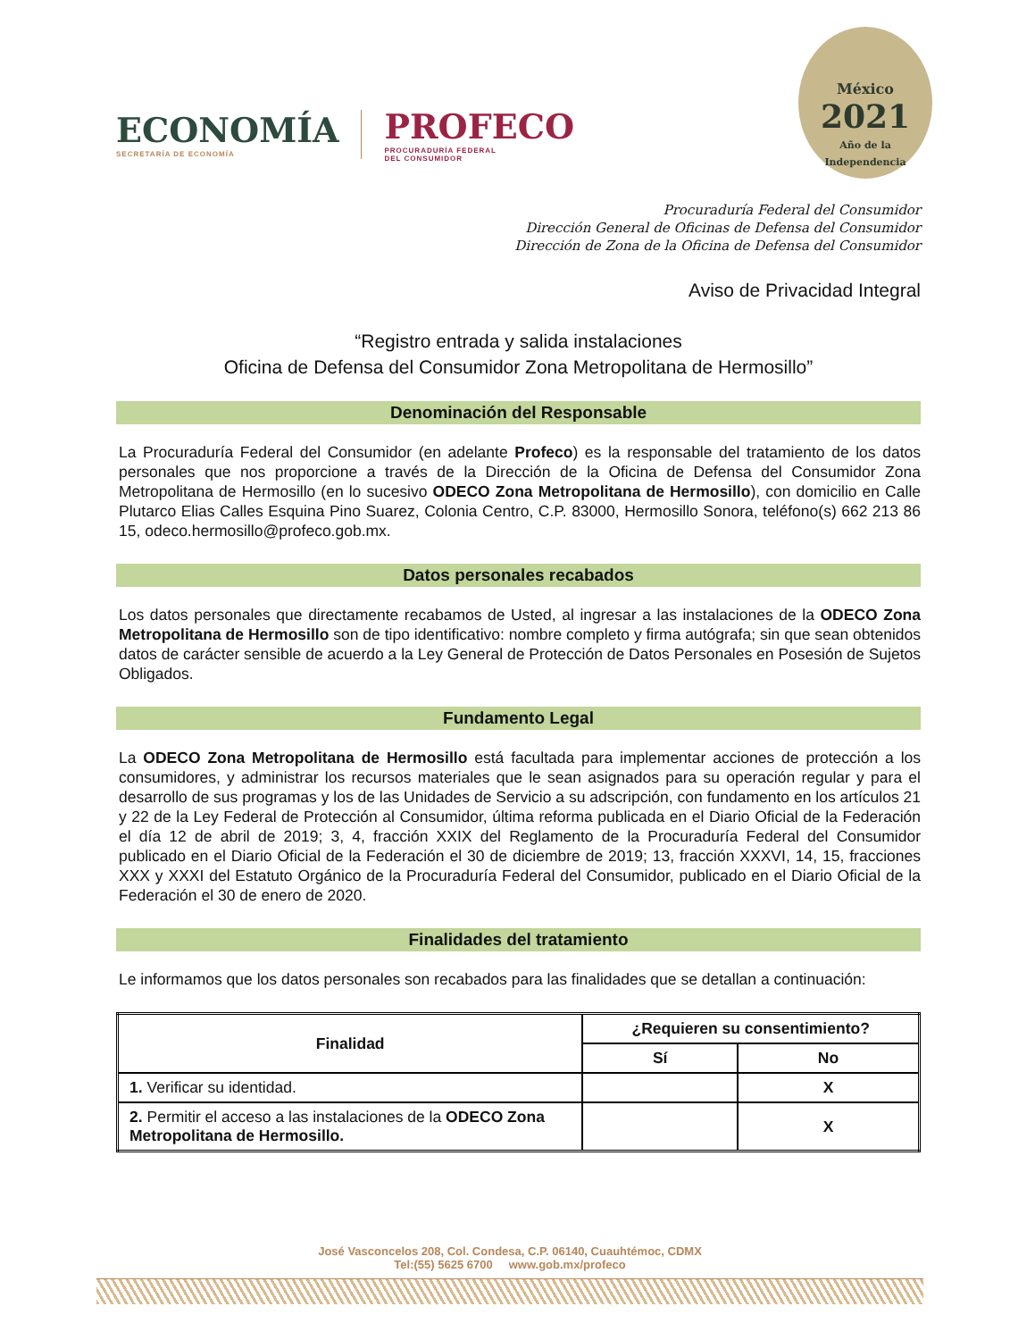ECONOMÍA
SECRETARÍA DE ECONOMÍA
PROFECO
PROCURADURÍA FEDERAL
DEL CONSUMIDOR
México
2021
Año de la Independencia
Procuraduría Federal del Consumidor
Dirección General de Oficinas de Defensa del Consumidor
Dirección de Zona de la Oficina de Defensa del Consumidor
Aviso de Privacidad Integral
“Registro entrada y salida instalaciones
Oficina de Defensa del Consumidor Zona Metropolitana de Hermosillo”
Denominación del Responsable
La Procuraduría Federal del Consumidor (en adelante Profeco) es la responsable del tratamiento de los datos personales que nos proporcione a través de la Dirección de la Oficina de Defensa del Consumidor Zona Metropolitana de Hermosillo (en lo sucesivo ODECO Zona Metropolitana de Hermosillo), con domicilio en Calle Plutarco Elias Calles Esquina Pino Suarez, Colonia Centro, C.P. 83000, Hermosillo Sonora, teléfono(s) 662 213 86 15, odeco.hermosillo@profeco.gob.mx.
Datos personales recabados
Los datos personales que directamente recabamos de Usted, al ingresar a las instalaciones de la ODECO Zona Metropolitana de Hermosillo son de tipo identificativo: nombre completo y firma autógrafa; sin que sean obtenidos datos de carácter sensible de acuerdo a la Ley General de Protección de Datos Personales en Posesión de Sujetos Obligados.
Fundamento Legal
La ODECO Zona Metropolitana de Hermosillo está facultada para implementar acciones de protección a los consumidores, y administrar los recursos materiales que le sean asignados para su operación regular y para el desarrollo de sus programas y los de las Unidades de Servicio a su adscripción, con fundamento en los artículos 21 y 22 de la Ley Federal de Protección al Consumidor, última reforma publicada en el Diario Oficial de la Federación el día 12 de abril de 2019; 3, 4, fracción XXIX del Reglamento de la Procuraduría Federal del Consumidor publicado en el Diario Oficial de la Federación el 30 de diciembre de 2019; 13, fracción XXXVI, 14, 15, fracciones XXX y XXXI del Estatuto Orgánico de la Procuraduría Federal del Consumidor, publicado en el Diario Oficial de la Federación el 30 de enero de 2020.
Finalidades del tratamiento
Le informamos que los datos personales son recabados para las finalidades que se detallan a continuación:
| Finalidad | ¿Requieren su consentimiento? | |
| --- | --- | --- |
| | Sí | No |
| 1. Verificar su identidad. | | X |
| 2. Permitir el acceso a las instalaciones de la ODECO Zona Metropolitana de Hermosillo. | | X |
José Vasconcelos 208, Col. Condesa, C.P. 06140, Cuauhtémoc, CDMX
Tel:(55) 5625 6700 www.gob.mx/profeco